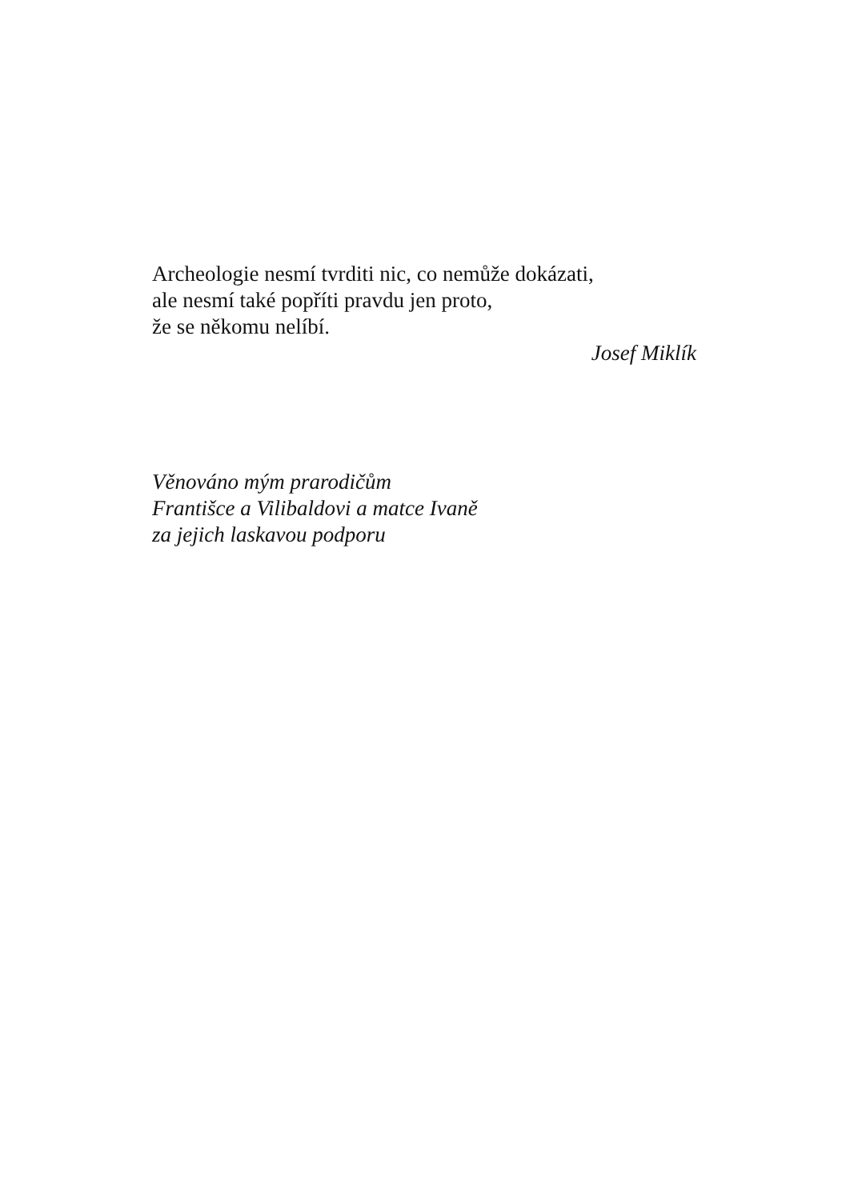Archeologie nesmí tvrditi nic, co nemůže dokázati,
ale nesmí také popříti pravdu jen proto,
že se někomu nelíbí.
Josef Miklík
Věnováno mým prarodičům
Františce a Vilibaldovi a matce Ivaně
za jejich laskavou podporu